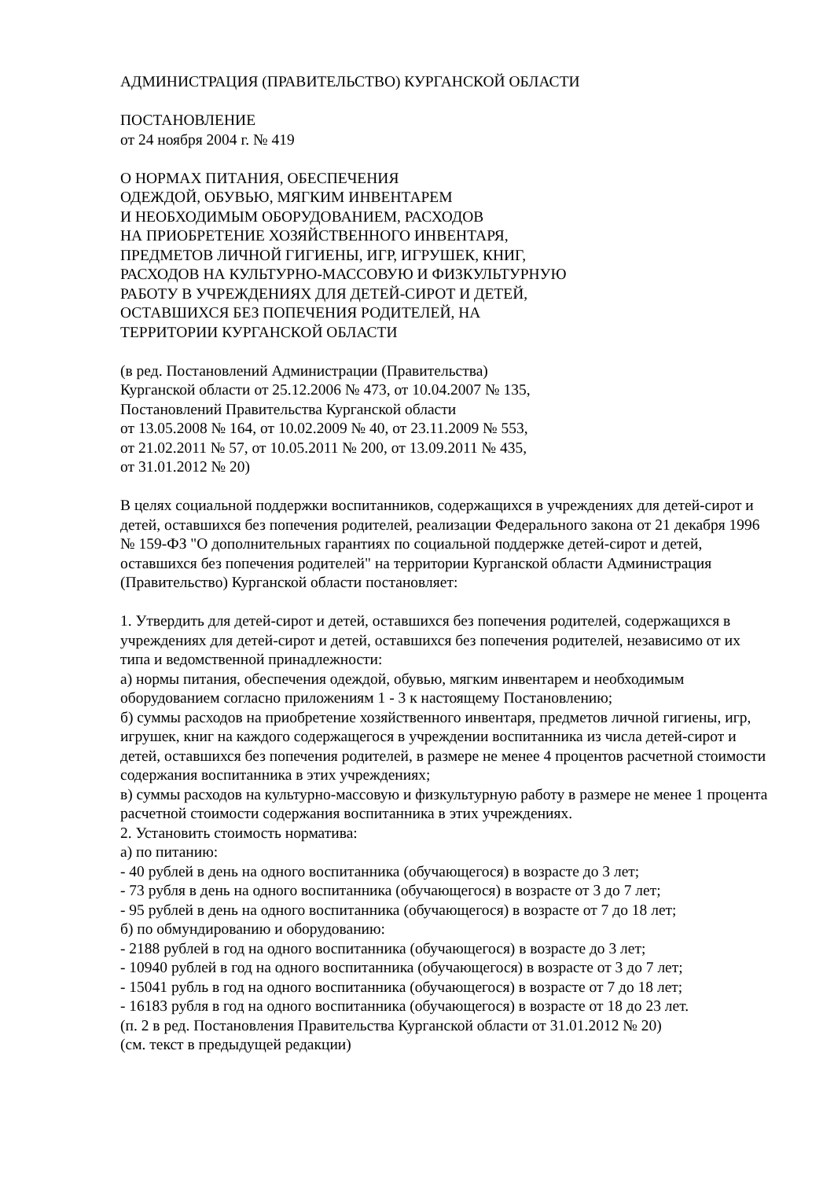АДМИНИСТРАЦИЯ (ПРАВИТЕЛЬСТВО) КУРГАНСКОЙ ОБЛАСТИ
ПОСТАНОВЛЕНИЕ
от 24 ноября 2004 г. № 419
О НОРМАХ ПИТАНИЯ, ОБЕСПЕЧЕНИЯ
ОДЕЖДОЙ, ОБУВЬЮ, МЯГКИМ ИНВЕНТАРЕМ
И НЕОБХОДИМЫМ ОБОРУДОВАНИЕМ, РАСХОДОВ
НА ПРИОБРЕТЕНИЕ ХОЗЯЙСТВЕННОГО ИНВЕНТАРЯ,
ПРЕДМЕТОВ ЛИЧНОЙ ГИГИЕНЫ, ИГР, ИГРУШЕК, КНИГ,
РАСХОДОВ НА КУЛЬТУРНО-МАССОВУЮ И ФИЗКУЛЬТУРНУЮ
РАБОТУ В УЧРЕЖДЕНИЯХ ДЛЯ ДЕТЕЙ-СИРОТ И ДЕТЕЙ,
ОСТАВШИХСЯ БЕЗ ПОПЕЧЕНИЯ РОДИТЕЛЕЙ, НА
ТЕРРИТОРИИ КУРГАНСКОЙ ОБЛАСТИ
(в ред. Постановлений Администрации (Правительства)
Курганской области от 25.12.2006 № 473, от 10.04.2007 № 135,
Постановлений Правительства Курганской области
от 13.05.2008 № 164, от 10.02.2009 № 40, от 23.11.2009 № 553,
от 21.02.2011 № 57, от 10.05.2011 № 200, от 13.09.2011 № 435,
от 31.01.2012 № 20)
В целях социальной поддержки воспитанников, содержащихся в учреждениях для детей-сирот и детей, оставшихся без попечения родителей, реализации Федерального закона от 21 декабря 1996 № 159-ФЗ "О дополнительных гарантиях по социальной поддержке детей-сирот и детей, оставшихся без попечения родителей" на территории Курганской области Администрация (Правительство) Курганской области постановляет:
1. Утвердить для детей-сирот и детей, оставшихся без попечения родителей, содержащихся в учреждениях для детей-сирот и детей, оставшихся без попечения родителей, независимо от их типа и ведомственной принадлежности:
а) нормы питания, обеспечения одеждой, обувью, мягким инвентарем и необходимым оборудованием согласно приложениям 1 - 3 к настоящему Постановлению;
б) суммы расходов на приобретение хозяйственного инвентаря, предметов личной гигиены, игр, игрушек, книг на каждого содержащегося в учреждении воспитанника из числа детей-сирот и детей, оставшихся без попечения родителей, в размере не менее 4 процентов расчетной стоимости содержания воспитанника в этих учреждениях;
в) суммы расходов на культурно-массовую и физкультурную работу в размере не менее 1 процента расчетной стоимости содержания воспитанника в этих учреждениях.
2. Установить стоимость норматива:
а) по питанию:
- 40 рублей в день на одного воспитанника (обучающегося) в возрасте до 3 лет;
- 73 рубля в день на одного воспитанника (обучающегося) в возрасте от 3 до 7 лет;
- 95 рублей в день на одного воспитанника (обучающегося) в возрасте от 7 до 18 лет;
б) по обмундированию и оборудованию:
- 2188 рублей в год на одного воспитанника (обучающегося) в возрасте до 3 лет;
- 10940 рублей в год на одного воспитанника (обучающегося) в возрасте от 3 до 7 лет;
- 15041 рубль в год на одного воспитанника (обучающегося) в возрасте от 7 до 18 лет;
- 16183 рубля в год на одного воспитанника (обучающегося) в возрасте от 18 до 23 лет.
(п. 2 в ред. Постановления Правительства Курганской области от 31.01.2012 № 20)
(см. текст в предыдущей редакции)